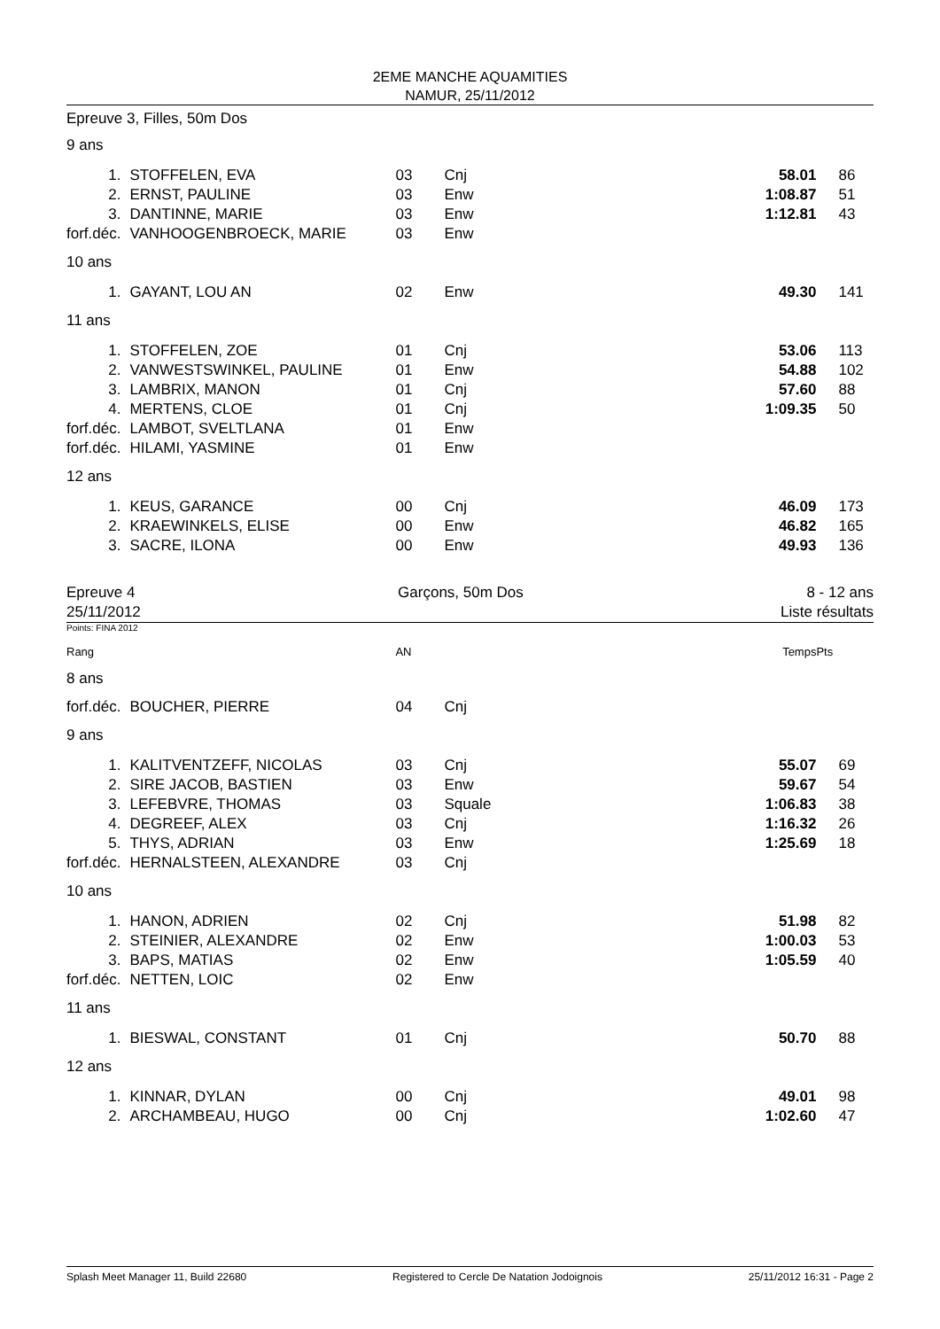2EME MANCHE AQUAMITIES
NAMUR, 25/11/2012
Epreuve 3, Filles, 50m Dos
| 9 ans | | | | | |
| 1. | STOFFELEN, EVA | 03 | Cnj | 58.01 | 86 |
| 2. | ERNST, PAULINE | 03 | Enw | 1:08.87 | 51 |
| 3. | DANTINNE, MARIE | 03 | Enw | 1:12.81 | 43 |
| forf.déc. | VANHOOGENBROECK, MARIE | 03 | Enw | | |
| 10 ans | | | | | |
| 1. | GAYANT, LOU AN | 02 | Enw | 49.30 | 141 |
| 11 ans | | | | | |
| 1. | STOFFELEN, ZOE | 01 | Cnj | 53.06 | 113 |
| 2. | VANWESTSWINKEL, PAULINE | 01 | Enw | 54.88 | 102 |
| 3. | LAMBRIX, MANON | 01 | Cnj | 57.60 | 88 |
| 4. | MERTENS, CLOE | 01 | Cnj | 1:09.35 | 50 |
| forf.déc. | LAMBOT, SVELTLANA | 01 | Enw | | |
| forf.déc. | HILAMI, YASMINE | 01 | Enw | | |
| 12 ans | | | | | |
| 1. | KEUS, GARANCE | 00 | Cnj | 46.09 | 173 |
| 2. | KRAEWINKELS, ELISE | 00 | Enw | 46.82 | 165 |
| 3. | SACRE, ILONA | 00 | Enw | 49.93 | 136 |
Epreuve 4
25/11/2012 Garçons, 50m Dos 8 - 12 ans
Liste résultats
Points: FINA 2012
| Rang | | AN | | Temps | Pts |
| 8 ans | | | | | |
| forf.déc. | BOUCHER, PIERRE | 04 | Cnj | | |
| 9 ans | | | | | |
| 1. | KALITVENTZEFF, NICOLAS | 03 | Cnj | 55.07 | 69 |
| 2. | SIRE JACOB, BASTIEN | 03 | Enw | 59.67 | 54 |
| 3. | LEFEBVRE, THOMAS | 03 | Squale | 1:06.83 | 38 |
| 4. | DEGREEF, ALEX | 03 | Cnj | 1:16.32 | 26 |
| 5. | THYS, ADRIAN | 03 | Enw | 1:25.69 | 18 |
| forf.déc. | HERNALSTEEN, ALEXANDRE | 03 | Cnj | | |
| 10 ans | | | | | |
| 1. | HANON, ADRIEN | 02 | Cnj | 51.98 | 82 |
| 2. | STEINIER, ALEXANDRE | 02 | Enw | 1:00.03 | 53 |
| 3. | BAPS, MATIAS | 02 | Enw | 1:05.59 | 40 |
| forf.déc. | NETTEN, LOIC | 02 | Enw | | |
| 11 ans | | | | | |
| 1. | BIESWAL, CONSTANT | 01 | Cnj | 50.70 | 88 |
| 12 ans | | | | | |
| 1. | KINNAR, DYLAN | 00 | Cnj | 49.01 | 98 |
| 2. | ARCHAMBEAU, HUGO | 00 | Cnj | 1:02.60 | 47 |
Splash Meet Manager 11, Build 22680 Registered to Cercle De Natation Jodoignois 25/11/2012 16:31 - Page 2